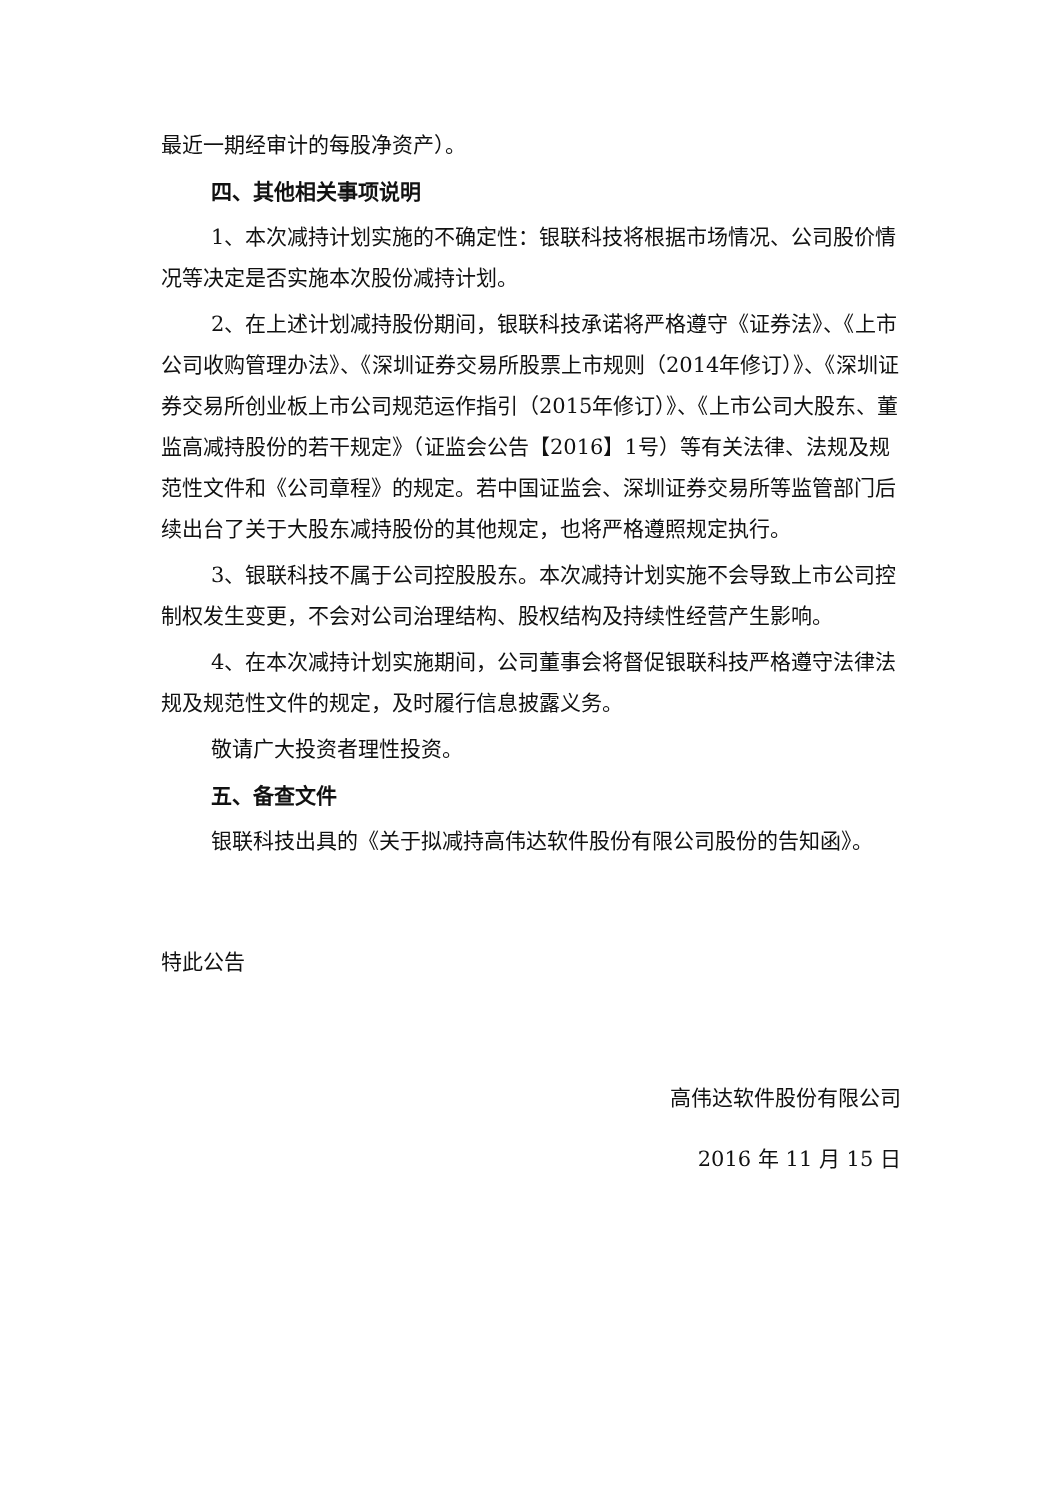最近一期经审计的每股净资产）。
四、其他相关事项说明
1、本次减持计划实施的不确定性：银联科技将根据市场情况、公司股价情况等决定是否实施本次股份减持计划。
2、在上述计划减持股份期间，银联科技承诺将严格遵守《证券法》、《上市公司收购管理办法》、《深圳证券交易所股票上市规则（2014年修订）》、《深圳证券交易所创业板上市公司规范运作指引（2015年修订）》、《上市公司大股东、董监高减持股份的若干规定》（证监会公告【2016】1号）等有关法律、法规及规范性文件和《公司章程》的规定。若中国证监会、深圳证券交易所等监管部门后续出台了关于大股东减持股份的其他规定，也将严格遵照规定执行。
3、银联科技不属于公司控股股东。本次减持计划实施不会导致上市公司控制权发生变更，不会对公司治理结构、股权结构及持续性经营产生影响。
4、在本次减持计划实施期间，公司董事会将督促银联科技严格遵守法律法规及规范性文件的规定，及时履行信息披露义务。
敬请广大投资者理性投资。
五、备查文件
银联科技出具的《关于拟减持高伟达软件股份有限公司股份的告知函》。
特此公告
高伟达软件股份有限公司
2016 年 11 月 15 日